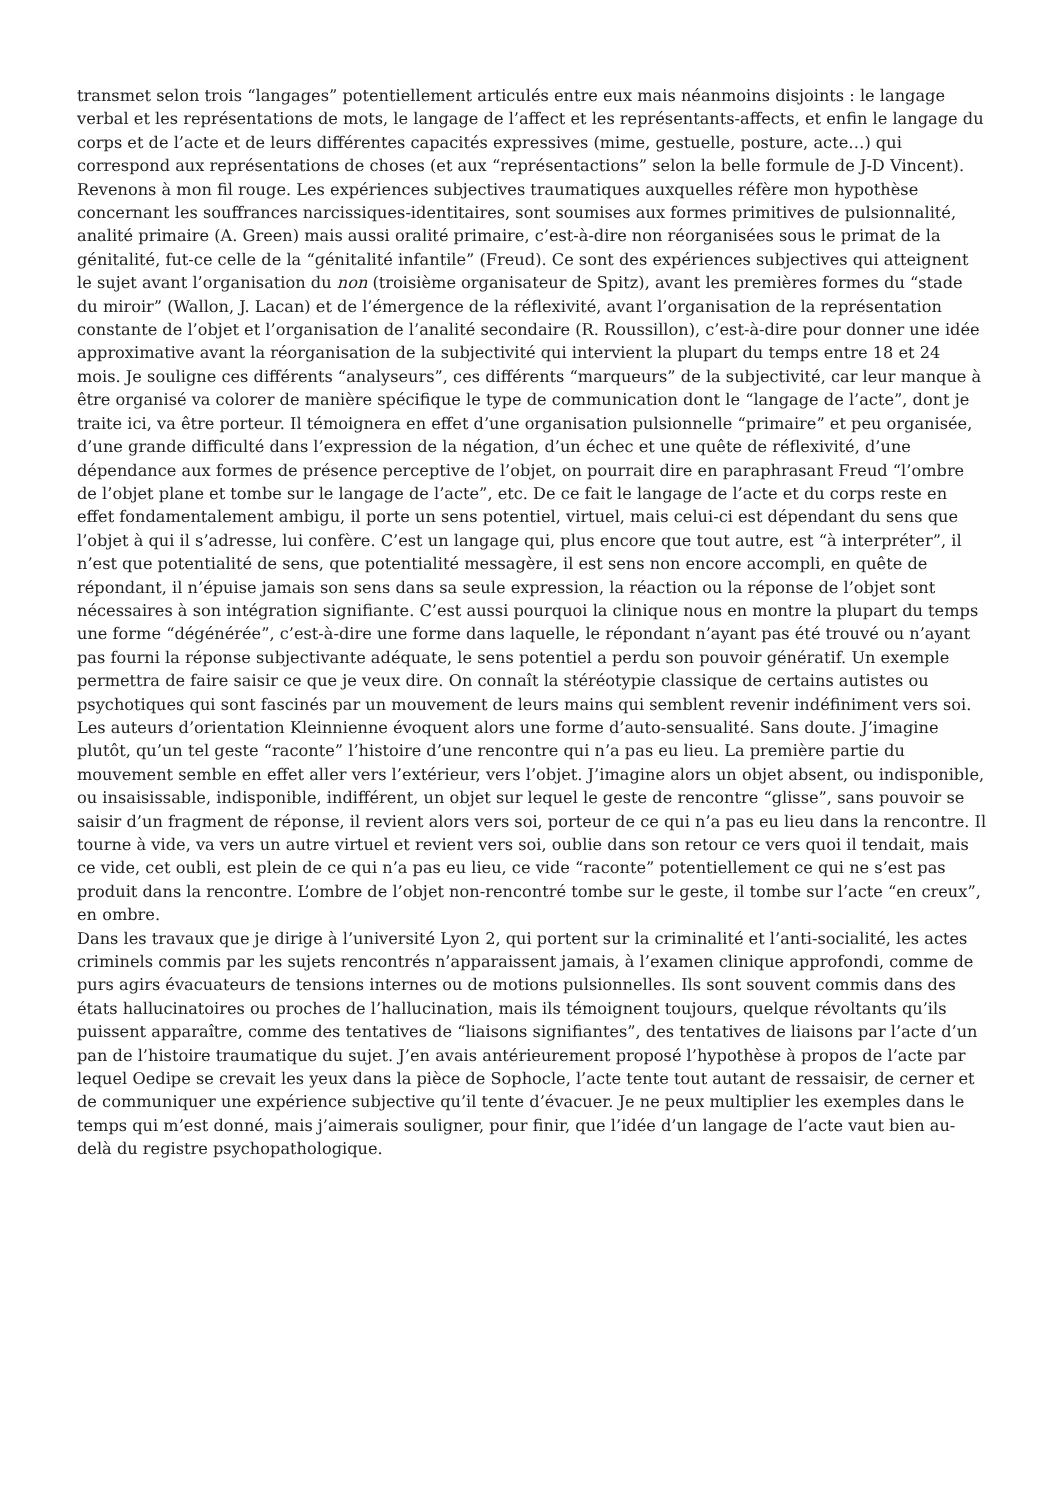transmet selon trois “langages” potentiellement articulés entre eux mais néanmoins disjoints : le langage verbal et les représentations de mots, le langage de l’affect et les représentants-affects, et enfin le langage du corps et de l’acte et de leurs différentes capacités expressives (mime, gestuelle, posture, acte…) qui correspond aux représentations de choses (et aux “représentactions” selon la belle formule de J-D Vincent).
Revenons à mon fil rouge. Les expériences subjectives traumatiques auxquelles réfère mon hypothèse concernant les souffrances narcissiques-identitaires, sont soumises aux formes primitives de pulsionnalité, analité primaire (A. Green) mais aussi oralité primaire, c’est-à-dire non réorganisées sous le primat de la génitalité, fut-ce celle de la “génitalité infantile” (Freud). Ce sont des expériences subjectives qui atteignent le sujet avant l’organisation du non (troisième organisateur de Spitz), avant les premières formes du “stade du miroir” (Wallon, J. Lacan) et de l’émergence de la réflexivité, avant l’organisation de la représentation constante de l’objet et l’organisation de l’analité secondaire (R. Roussillon), c’est-à-dire pour donner une idée approximative avant la réorganisation de la subjectivité qui intervient la plupart du temps entre 18 et 24 mois. Je souligne ces différents “analyseurs”, ces différents “marqueurs” de la subjectivité, car leur manque à être organisé va colorer de manière spécifique le type de communication dont le “langage de l’acte”, dont je traite ici, va être porteur. Il témoignera en effet d’une organisation pulsionnelle “primaire” et peu organisée, d’une grande difficulté dans l’expression de la négation, d’un échec et une quête de réflexivité, d’une dépendance aux formes de présence perceptive de l’objet, on pourrait dire en paraphrasant Freud “l’ombre de l’objet plane et tombe sur le langage de l’acte”, etc. De ce fait le langage de l’acte et du corps reste en effet fondamentalement ambigu, il porte un sens potentiel, virtuel, mais celui-ci est dépendant du sens que l’objet à qui il s’adresse, lui confère. C’est un langage qui, plus encore que tout autre, est “à interpréter”, il n’est que potentialité de sens, que potentialité messagère, il est sens non encore accompli, en quête de répondant, il n’épuise jamais son sens dans sa seule expression, la réaction ou la réponse de l’objet sont nécessaires à son intégration signifiante. C’est aussi pourquoi la clinique nous en montre la plupart du temps une forme “dégénérée”, c’est-à-dire une forme dans laquelle, le répondant n’ayant pas été trouvé ou n’ayant pas fourni la réponse subjectivante adéquate, le sens potentiel a perdu son pouvoir génératif. Un exemple permettra de faire saisir ce que je veux dire. On connaît la stéréotypie classique de certains autistes ou psychotiques qui sont fascinés par un mouvement de leurs mains qui semblent revenir indéfiniment vers soi. Les auteurs d’orientation Kleinnienne évoquent alors une forme d’auto-sensualité. Sans doute. J’imagine plutôt, qu’un tel geste “raconte” l’histoire d’une rencontre qui n’a pas eu lieu. La première partie du mouvement semble en effet aller vers l’extérieur, vers l’objet. J’imagine alors un objet absent, ou indisponible, ou insaisissable, indisponible, indifférent, un objet sur lequel le geste de rencontre “glisse”, sans pouvoir se saisir d’un fragment de réponse, il revient alors vers soi, porteur de ce qui n’a pas eu lieu dans la rencontre. Il tourne à vide, va vers un autre virtuel et revient vers soi, oublie dans son retour ce vers quoi il tendait, mais ce vide, cet oubli, est plein de ce qui n’a pas eu lieu, ce vide “raconte” potentiellement ce qui ne s’est pas produit dans la rencontre. L’ombre de l’objet non-rencontré tombe sur le geste, il tombe sur l’acte “en creux”, en ombre.
Dans les travaux que je dirige à l’université Lyon 2, qui portent sur la criminalité et l’anti-socialité, les actes criminels commis par les sujets rencontrés n’apparaissent jamais, à l’examen clinique approfondi, comme de purs agirs évacuateurs de tensions internes ou de motions pulsionnelles. Ils sont souvent commis dans des états hallucinatoires ou proches de l’hallucination, mais ils témoignent toujours, quelque révoltants qu’ils puissent apparaître, comme des tentatives de “liaisons signifiantes”, des tentatives de liaisons par l’acte d’un pan de l’histoire traumatique du sujet. J’en avais antérieurement proposé l’hypothèse à propos de l’acte par lequel Oedipe se crevait les yeux dans la pièce de Sophocle, l’acte tente tout autant de ressaisir, de cerner et de communiquer une expérience subjective qu’il tente d’évacuer. Je ne peux multiplier les exemples dans le temps qui m’est donné, mais j’aimerais souligner, pour finir, que l’idée d’un langage de l’acte vaut bien au-delà du registre psychopathologique.